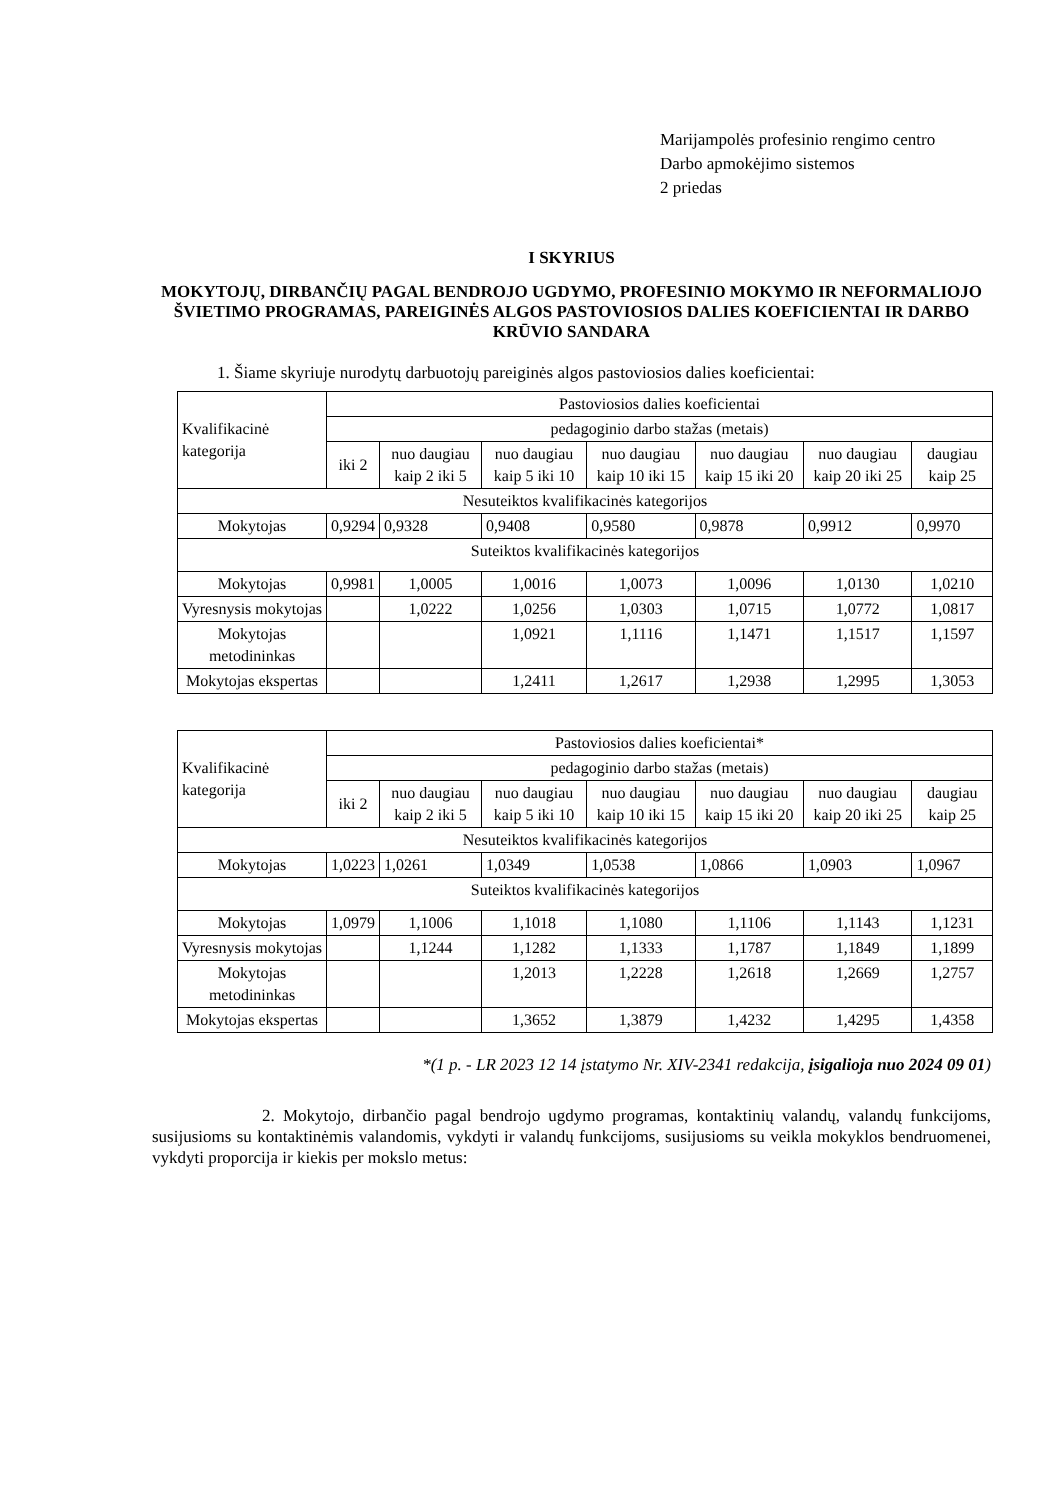Marijampolės profesinio rengimo centro
Darbo apmokėjimo sistemos
2 priedas
I SKYRIUS
MOKYTOJŲ, DIRBANČIŲ PAGAL BENDROJO UGDYMO, PROFESINIO MOKYMO IR NEFORMALIOJO ŠVIETIMO PROGRAMAS, PAREIGINĖS ALGOS PASTOVIOSIOS DALIES KOEFICIENTAI IR DARBO KRŪVIO SANDARA
1. Šiame skyriuje nurodytų darbuotojų pareiginės algos pastoviosios dalies koeficientai:
| Kvalifikacinė kategorija | Pastoviosios dalies koeficientai | | | | | | |
| --- | --- | --- | --- | --- | --- | --- | --- |
| | pedagoginio darbo stažas (metais) | | | | | | |
| | iki 2 | nuo daugiau kaip 2 iki 5 | nuo daugiau kaip 5 iki 10 | nuo daugiau kaip 10 iki 15 | nuo daugiau kaip 15 iki 20 | nuo daugiau kaip 20 iki 25 | daugiau kaip 25 |
| Nesuteiktos kvalifikacinės kategorijos | | | | | | | |
| Mokytojas | 0,9294 | 0,9328 | 0,9408 | 0,9580 | 0,9878 | 0,9912 | 0,9970 |
| Suteiktos kvalifikacinės kategorijos | | | | | | | |
| Mokytojas | 0,9981 | 1,0005 | 1,0016 | 1,0073 | 1,0096 | 1,0130 | 1,0210 |
| Vyresnysis mokytojas | | 1,0222 | 1,0256 | 1,0303 | 1,0715 | 1,0772 | 1,0817 |
| Mokytojas metodininkas | | | 1,0921 | 1,1116 | 1,1471 | 1,1517 | 1,1597 |
| Mokytojas ekspertas | | | 1,2411 | 1,2617 | 1,2938 | 1,2995 | 1,3053 |
| Kvalifikacinė kategorija | Pastoviosios dalies koeficientai* | | | | | | |
| --- | --- | --- | --- | --- | --- | --- | --- |
| | pedagoginio darbo stažas (metais) | | | | | | |
| | iki 2 | nuo daugiau kaip 2 iki 5 | nuo daugiau kaip 5 iki 10 | nuo daugiau kaip 10 iki 15 | nuo daugiau kaip 15 iki 20 | nuo daugiau kaip 20 iki 25 | daugiau kaip 25 |
| Nesuteiktos kvalifikacinės kategorijos | | | | | | | |
| Mokytojas | 1,0223 | 1,0261 | 1,0349 | 1,0538 | 1,0866 | 1,0903 | 1,0967 |
| Suteiktos kvalifikacinės kategorijos | | | | | | | |
| Mokytojas | 1,0979 | 1,1006 | 1,1018 | 1,1080 | 1,1106 | 1,1143 | 1,1231 |
| Vyresnysis mokytojas | | 1,1244 | 1,1282 | 1,1333 | 1,1787 | 1,1849 | 1,1899 |
| Mokytojas metodininkas | | | 1,2013 | 1,2228 | 1,2618 | 1,2669 | 1,2757 |
| Mokytojas ekspertas | | | 1,3652 | 1,3879 | 1,4232 | 1,4295 | 1,4358 |
*(1 p. - LR 2023 12 14 įstatymo Nr. XIV-2341 redakcija, įsigalioja nuo 2024 09 01)
2. Mokytojo, dirbančio pagal bendrojo ugdymo programas, kontaktinių valandų, valandų funkcijoms, susijusioms su kontaktinėmis valandomis, vykdyti ir valandų funkcijoms, susijusioms su veikla mokyklos bendruomenei, vykdyti proporcija ir kiekis per mokslo metus: